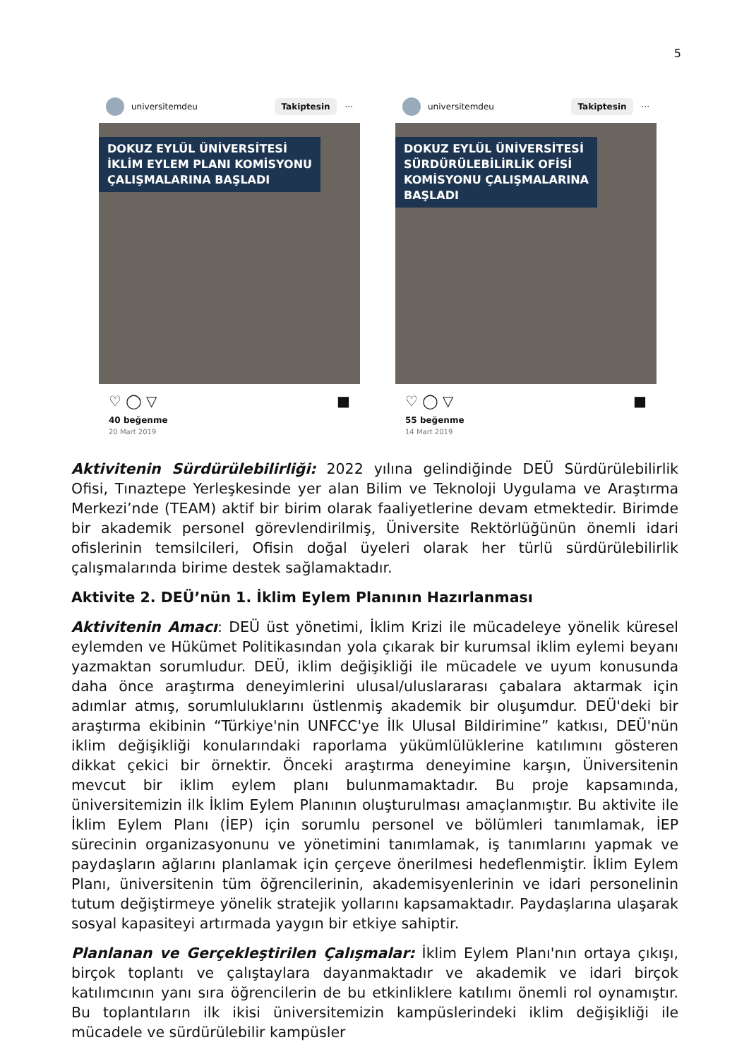5
universitemdeu Takiptesin ···
DOKUZ EYLÜL ÜNİVERSİTESİ
İKLİM EYLEM PLANI KOMİSYONU
ÇALIŞMALARINA BAŞLADI
♡ ◯ ▽ ■
40 beğenme
20 Mart 2019
universitemdeu Takiptesin ···
DOKUZ EYLÜL ÜNİVERSİTESİ
SÜRDÜRÜLEBİLİRLİK OFİSİ
KOMİSYONU ÇALIŞMALARINA
BAŞLADI
♡ ◯ ▽ ■
55 beğenme
14 Mart 2019
Aktivitenin Sürdürülebilirliği: 2022 yılına gelindiğinde DEÜ Sürdürülebilirlik Ofisi, Tınaztepe Yerleşkesinde yer alan Bilim ve Teknoloji Uygulama ve Araştırma Merkezi’nde (TEAM) aktif bir birim olarak faaliyetlerine devam etmektedir. Birimde bir akademik personel görevlendirilmiş, Üniversite Rektörlüğünün önemli idari ofislerinin temsilcileri, Ofisin doğal üyeleri olarak her türlü sürdürülebilirlik çalışmalarında birime destek sağlamaktadır.
Aktivite 2. DEÜ’nün 1. İklim Eylem Planının Hazırlanması
Aktivitenin Amacı: DEÜ üst yönetimi, İklim Krizi ile mücadeleye yönelik küresel eylemden ve Hükümet Politikasından yola çıkarak bir kurumsal iklim eylemi beyanı yazmaktan sorumludur. DEÜ, iklim değişikliği ile mücadele ve uyum konusunda daha önce araştırma deneyimlerini ulusal/uluslararası çabalara aktarmak için adımlar atmış, sorumluluklarını üstlenmiş akademik bir oluşumdur. DEÜ'deki bir araştırma ekibinin “Türkiye'nin UNFCC'ye İlk Ulusal Bildirimine” katkısı, DEÜ'nün iklim değişikliği konularındaki raporlama yükümlülüklerine katılımını gösteren dikkat çekici bir örnektir. Önceki araştırma deneyimine karşın, Üniversitenin mevcut bir iklim eylem planı bulunmamaktadır. Bu proje kapsamında, üniversitemizin ilk İklim Eylem Planının oluşturulması amaçlanmıştır. Bu aktivite ile İklim Eylem Planı (İEP) için sorumlu personel ve bölümleri tanımlamak, İEP sürecinin organizasyonunu ve yönetimini tanımlamak, iş tanımlarını yapmak ve paydaşların ağlarını planlamak için çerçeve önerilmesi hedeflenmiştir. İklim Eylem Planı, üniversitenin tüm öğrencilerinin, akademisyenlerinin ve idari personelinin tutum değiştirmeye yönelik stratejik yollarını kapsamaktadır. Paydaşlarına ulaşarak sosyal kapasiteyi artırmada yaygın bir etkiye sahiptir.
Planlanan ve Gerçekleştirilen Çalışmalar: İklim Eylem Planı'nın ortaya çıkışı, birçok toplantı ve çalıştaylara dayanmaktadır ve akademik ve idari birçok katılımcının yanı sıra öğrencilerin de bu etkinliklere katılımı önemli rol oynamıştır. Bu toplantıların ilk ikisi üniversitemizin kampüslerindeki iklim değişikliği ile mücadele ve sürdürülebilir kampüsler